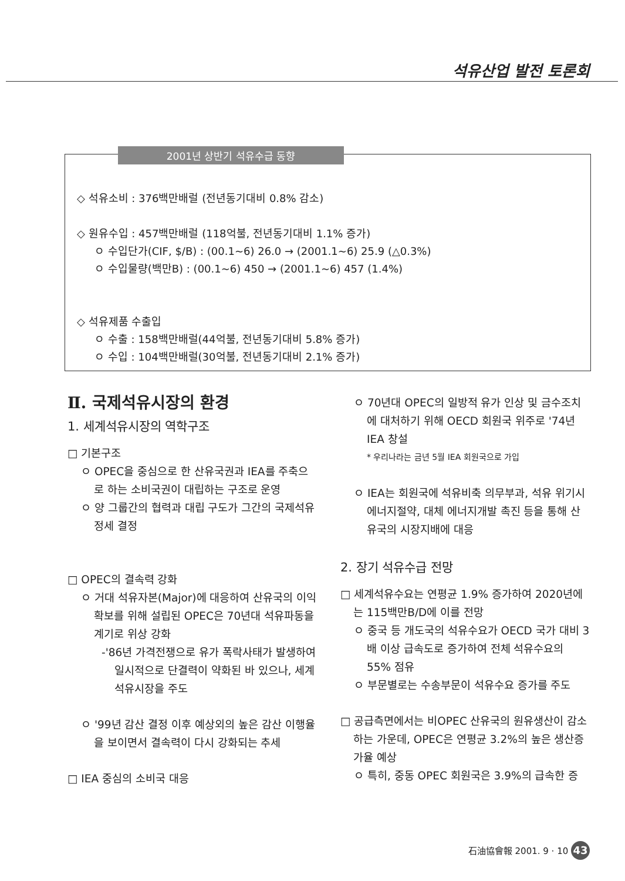석유산업 발전 토론회
2001년 상반기 석유수급 동향
◇ 석유소비 : 376백만배럴 (전년동기대비 0.8% 감소)
◇ 원유수입 : 457백만배럴 (118억불, 전년동기대비 1.1% 증가)
ㅇ 수입단가(CIF, $/B) : (00.1~6) 26.0 → (2001.1~6) 25.9 (△0.3%)
ㅇ 수입물량(백만B) : (00.1~6) 450 → (2001.1~6) 457 (1.4%)
◇ 석유제품 수출입
ㅇ 수출 : 158백만배럴(44억불, 전년동기대비 5.8% 증가)
ㅇ 수입 : 104백만배럴(30억불, 전년동기대비 2.1% 증가)
Ⅱ. 국제석유시장의 환경
1. 세계석유시장의 역학구조
□ 기본구조
ㅇ OPEC을 중심으로 한 산유국권과 IEA를 주축으로 하는 소비국권이 대립하는 구조로 운영
ㅇ 양 그룹간의 협력과 대립 구도가 그간의 국제석유정세 결정
□ OPEC의 결속력 강화
ㅇ 거대 석유자본(Major)에 대응하여 산유국의 이익 확보를 위해 설립된 OPEC은 70년대 석유파동을 계기로 위상 강화
-'86년 가격전쟁으로 유가 폭락사태가 발생하여 일시적으로 단결력이 약화된 바 있으나, 세계 석유시장을 주도
ㅇ '99년 감산 결정 이후 예상외의 높은 감산 이행율을 보이면서 결속력이 다시 강화되는 추세
□ IEA 중심의 소비국 대응
ㅇ 70년대 OPEC의 일방적 유가 인상 및 금수조치에 대처하기 위해 OECD 회원국 위주로 '74년 IEA 창설
* 우리나라는 금년 5월 IEA 회원국으로 가입
ㅇ IEA는 회원국에 석유비축 의무부과, 석유 위기시 에너지절약, 대체 에너지개발 촉진 등을 통해 산유국의 시장지배에 대응
2. 장기 석유수급 전망
□ 세계석유수요는 연평균 1.9% 증가하여 2020년에는 115백만B/D에 이를 전망
ㅇ 중국 등 개도국의 석유수요가 OECD 국가 대비 3배 이상 급속도로 증가하여 전체 석유수요의 55% 점유
ㅇ 부문별로는 수송부문이 석유수요 증가를 주도
□ 공급측면에서는 비OPEC 산유국의 원유생산이 감소하는 가운데, OPEC은 연평균 3.2%의 높은 생산증가율 예상
ㅇ 특히, 중동 OPEC 회원국은 3.9%의 급속한 증
石油協會報 2001. 9 · 10 43